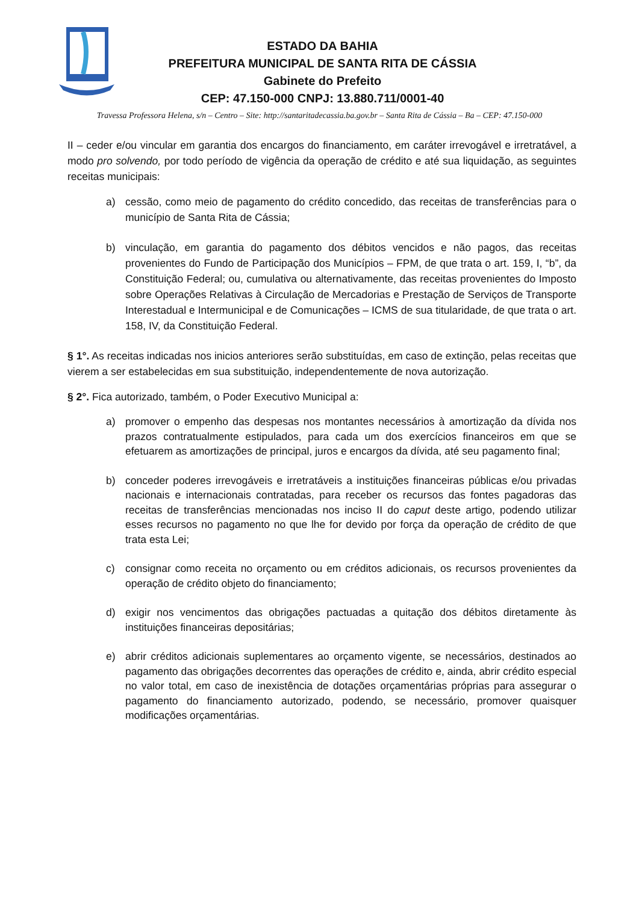ESTADO DA BAHIA
PREFEITURA MUNICIPAL DE SANTA RITA DE CÁSSIA
Gabinete do Prefeito
CEP: 47.150-000 CNPJ: 13.880.711/0001-40
Travessa Professora Helena, s/n – Centro – Site: http://santaritadecassia.ba.gov.br – Santa Rita de Cássia – Ba – CEP: 47.150-000
II – ceder e/ou vincular em garantia dos encargos do financiamento, em caráter irrevogável e irretratável, a modo pro solvendo, por todo período de vigência da operação de crédito e até sua liquidação, as seguintes receitas municipais:
a) cessão, como meio de pagamento do crédito concedido, das receitas de transferências para o município de Santa Rita de Cássia;
b) vinculação, em garantia do pagamento dos débitos vencidos e não pagos, das receitas provenientes do Fundo de Participação dos Municípios – FPM, de que trata o art. 159, I, “b”, da Constituição Federal; ou, cumulativa ou alternativamente, das receitas provenientes do Imposto sobre Operações Relativas à Circulação de Mercadorias e Prestação de Serviços de Transporte Interestadual e Intermunicipal e de Comunicações – ICMS de sua titularidade, de que trata o art. 158, IV, da Constituição Federal.
§ 1°. As receitas indicadas nos inicios anteriores serão substituídas, em caso de extinção, pelas receitas que vierem a ser estabelecidas em sua substituição, independentemente de nova autorização.
§ 2°. Fica autorizado, também, o Poder Executivo Municipal a:
a) promover o empenho das despesas nos montantes necessários à amortização da dívida nos prazos contratualmente estipulados, para cada um dos exercícios financeiros em que se efetuarem as amortizações de principal, juros e encargos da dívida, até seu pagamento final;
b) conceder poderes irrevogáveis e irretratáveis a instituições financeiras públicas e/ou privadas nacionais e internacionais contratadas, para receber os recursos das fontes pagadoras das receitas de transferências mencionadas nos inciso II do caput deste artigo, podendo utilizar esses recursos no pagamento no que lhe for devido por força da operação de crédito de que trata esta Lei;
c) consignar como receita no orçamento ou em créditos adicionais, os recursos provenientes da operação de crédito objeto do financiamento;
d) exigir nos vencimentos das obrigações pactuadas a quitação dos débitos diretamente às instituições financeiras depositárias;
e) abrir créditos adicionais suplementares ao orçamento vigente, se necessários, destinados ao pagamento das obrigações decorrentes das operações de crédito e, ainda, abrir crédito especial no valor total, em caso de inexistência de dotações orçamentárias próprias para assegurar o pagamento do financiamento autorizado, podendo, se necessário, promover quaisquer modificações orçamentárias.